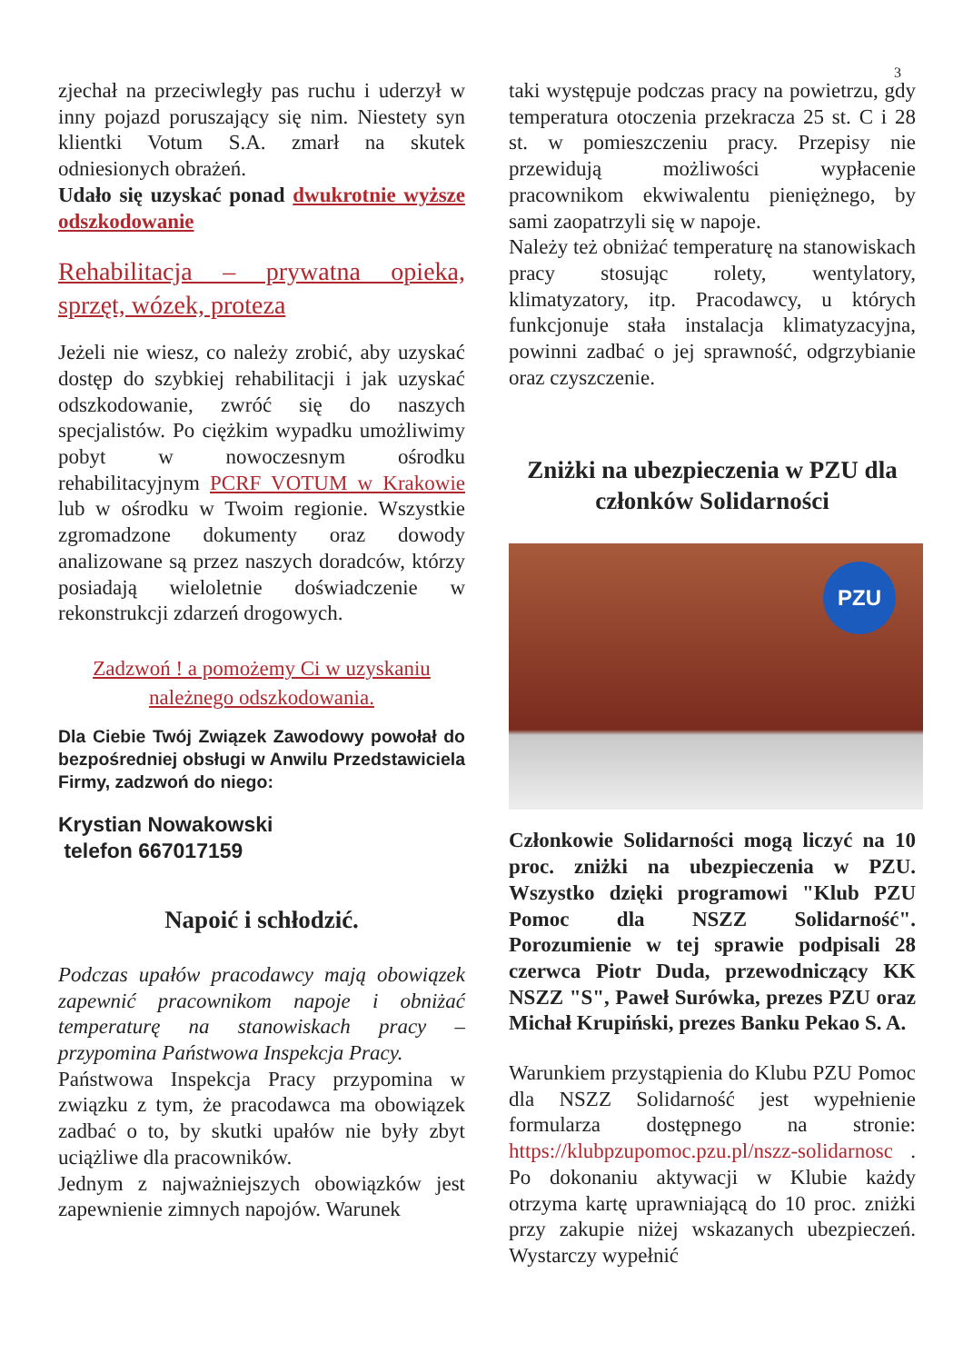3
zjechał na przeciwległy pas ruchu i uderzył w inny pojazd poruszający się nim. Niestety syn klientki Votum S.A. zmarł na skutek odniesionych obrażeń.
Udało się uzyskać ponad dwukrotnie wyższe odszkodowanie
Rehabilitacja – prywatna opieka, sprzęt, wózek, proteza
Jeżeli nie wiesz, co należy zrobić, aby uzyskać dostęp do szybkiej rehabilitacji i jak uzyskać odszkodowanie, zwróć się do naszych specjalistów. Po ciężkim wypadku umożliwimy pobyt w nowoczesnym ośrodku rehabilitacyjnym PCRF VOTUM w Krakowie lub w ośrodku w Twoim regionie. Wszystkie zgromadzone dokumenty oraz dowody analizowane są przez naszych doradców, którzy posiadają wieloletnie doświadczenie w rekonstrukcji zdarzeń drogowych.
Zadzwoń ! a pomożemy Ci w uzyskaniu należnego odszkodowania.
Dla Ciebie Twój Związek Zawodowy powołał do bezpośredniej obsługi w Anwilu Przedstawiciela Firmy, zadzwoń do niego:
Krystian Nowakowski
telefon 667017159
Napoić i schłodzić.
Podczas upałów pracodawcy mają obowiązek zapewnić pracownikom napoje i obniżać temperaturę na stanowiskach pracy – przypomina Państwowa Inspekcja Pracy.
Państwowa Inspekcja Pracy przypomina w związku z tym, że pracodawca ma obowiązek zadbać o to, by skutki upałów nie były zbyt uciążliwe dla pracowników.
Jednym z najważniejszych obowiązków jest zapewnienie zimnych napojów. Warunek
taki występuje podczas pracy na powietrzu, gdy temperatura otoczenia przekracza 25 st. C i 28 st. w pomieszczeniu pracy. Przepisy nie przewidują możliwości wypłacenie pracownikom ekwiwalentu pieniężnego, by sami zaopatrzyli się w napoje.
Należy też obniżać temperaturę na stanowiskach pracy stosując rolety, wentylatory, klimatyzatory, itp. Pracodawcy, u których funkcjonuje stała instalacja klimatyzacyjna, powinni zadbać o jej sprawność, odgrzybianie oraz czyszczenie.
Zniżki na ubezpieczenia w PZU dla członków Solidarności
PZU
Członkowie Solidarności mogą liczyć na 10 proc. zniżki na ubezpieczenia w PZU. Wszystko dzięki programowi "Klub PZU Pomoc dla NSZZ Solidarność". Porozumienie w tej sprawie podpisali 28 czerwca Piotr Duda, przewodniczący KK NSZZ "S", Paweł Surówka, prezes PZU oraz Michał Krupiński, prezes Banku Pekao S. A.
Warunkiem przystąpienia do Klubu PZU Pomoc dla NSZZ Solidarność jest wypełnienie formularza dostępnego na stronie: https://klubpzupomoc.pzu.pl/nszz-solidarnosc . Po dokonaniu aktywacji w Klubie każdy otrzyma kartę uprawniającą do 10 proc. zniżki przy zakupie niżej wskazanych ubezpieczeń. Wystarczy wypełnić